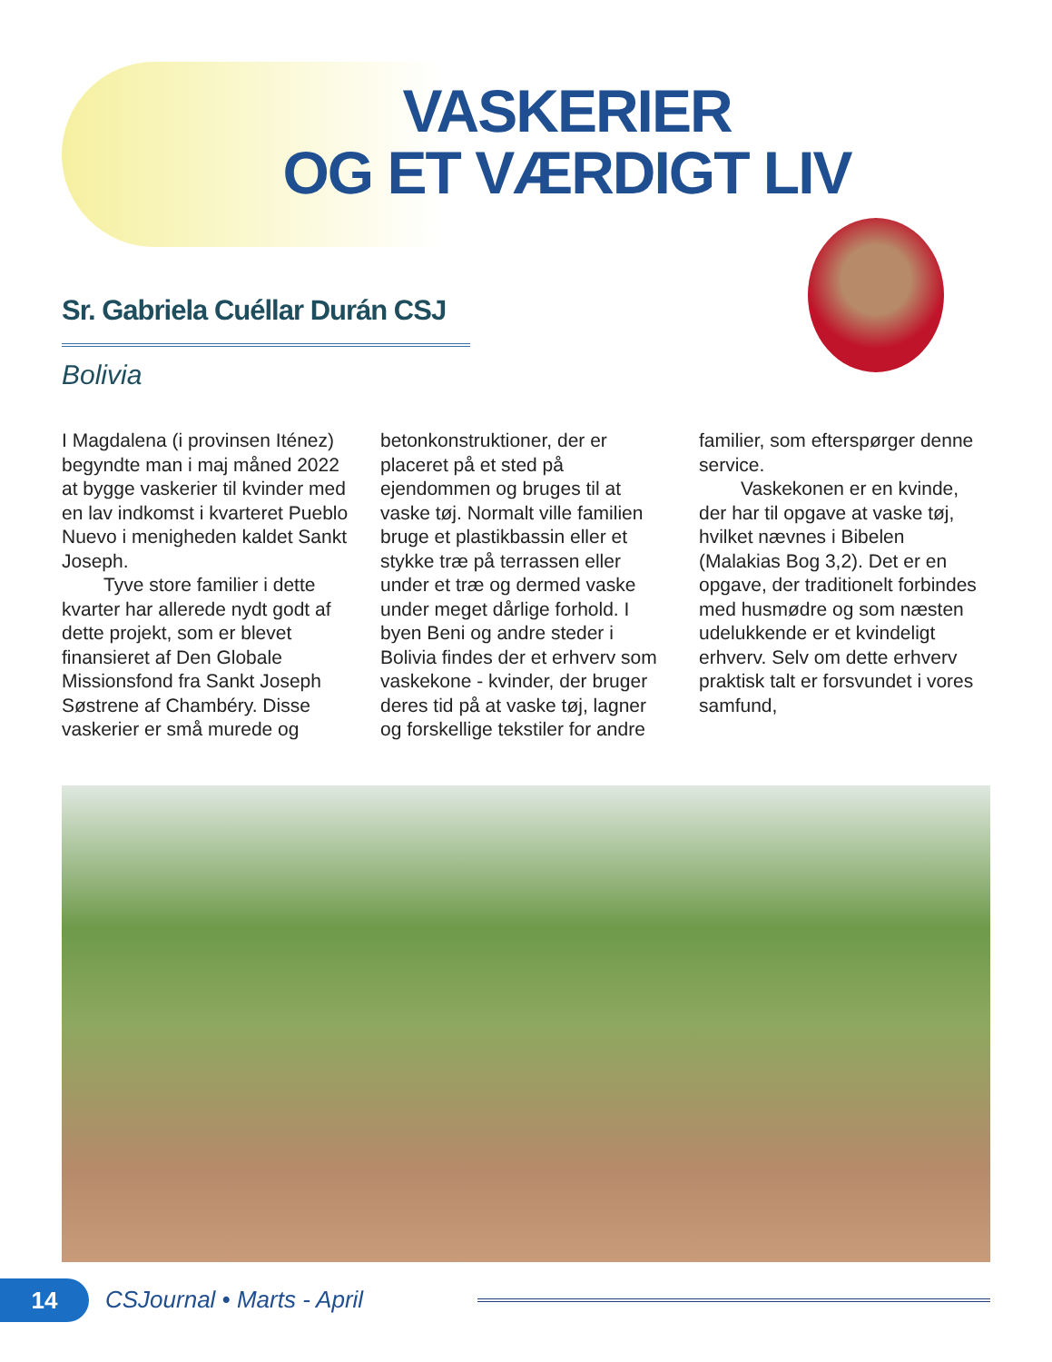VASKERIER
OG ET VÆRDIGT LIV
Sr. Gabriela Cuéllar Durán CSJ
Bolivia
I Magdalena (i provinsen Iténez) begyndte man i maj måned 2022 at bygge vaskerier til kvinder med en lav indkomst i kvarteret Pueblo Nuevo i menigheden kaldet Sankt Joseph.
Tyve store familier i dette kvarter har allerede nydt godt af dette projekt, som er blevet finansieret af Den Globale Missionsfond fra Sankt Joseph Søstrene af Chambéry. Disse vaskerier er små murede og betonkonstruktioner, der er placeret på et sted på ejendommen og bruges til at vaske tøj. Normalt ville familien bruge et plastikbassin eller et stykke træ på terrassen eller under et træ og dermed vaske under meget dårlige forhold. I byen Beni og andre steder i Bolivia findes der et erhverv som vaskekone - kvinder, der bruger deres tid på at vaske tøj, lagner og forskellige tekstiler for andre familier, som efterspørger denne service.
Vaskekonen er en kvinde, der har til opgave at vaske tøj, hvilket nævnes i Bibelen (Malakias Bog 3,2). Det er en opgave, der traditionelt forbindes med husmødre og som næsten udelukkende er et kvindeligt erhverv. Selv om dette erhverv praktisk talt er forsvundet i vores samfund,
14
CSJournal • Marts - April